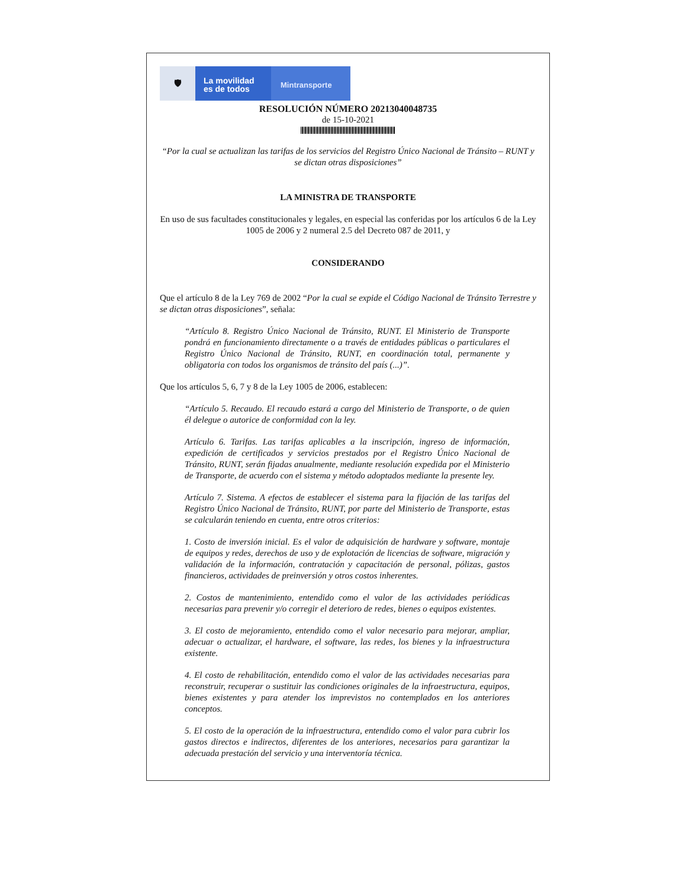🛡
La movilidad
es de todos
Mintransporte
RESOLUCIÓN NÚMERO 20213040048735
de 15-10-2021
“Por la cual se actualizan las tarifas de los servicios del Registro Único Nacional de Tránsito – RUNT y se dictan otras disposiciones”
LA MINISTRA DE TRANSPORTE
En uso de sus facultades constitucionales y legales, en especial las conferidas por los artículos 6 de la Ley 1005 de 2006 y 2 numeral 2.5 del Decreto 087 de 2011, y
CONSIDERANDO
Que el artículo 8 de la Ley 769 de 2002 “Por la cual se expide el Código Nacional de Tránsito Terrestre y se dictan otras disposiciones”, señala:
“Artículo 8. Registro Único Nacional de Tránsito, RUNT. El Ministerio de Transporte pondrá en funcionamiento directamente o a través de entidades públicas o particulares el Registro Único Nacional de Tránsito, RUNT, en coordinación total, permanente y obligatoria con todos los organismos de tránsito del país (...)”.
Que los artículos 5, 6, 7 y 8 de la Ley 1005 de 2006, establecen:
“Artículo 5. Recaudo. El recaudo estará a cargo del Ministerio de Transporte, o de quien él delegue o autorice de conformidad con la ley.
Artículo 6. Tarifas. Las tarifas aplicables a la inscripción, ingreso de información, expedición de certificados y servicios prestados por el Registro Único Nacional de Tránsito, RUNT, serán fijadas anualmente, mediante resolución expedida por el Ministerio de Transporte, de acuerdo con el sistema y método adoptados mediante la presente ley.
Artículo 7. Sistema. A efectos de establecer el sistema para la fijación de las tarifas del Registro Único Nacional de Tránsito, RUNT, por parte del Ministerio de Transporte, estas se calcularán teniendo en cuenta, entre otros criterios:
1. Costo de inversión inicial. Es el valor de adquisición de hardware y software, montaje de equipos y redes, derechos de uso y de explotación de licencias de software, migración y validación de la información, contratación y capacitación de personal, pólizas, gastos financieros, actividades de preinversión y otros costos inherentes.
2. Costos de mantenimiento, entendido como el valor de las actividades periódicas necesarias para prevenir y/o corregir el deterioro de redes, bienes o equipos existentes.
3. El costo de mejoramiento, entendido como el valor necesario para mejorar, ampliar, adecuar o actualizar, el hardware, el software, las redes, los bienes y la infraestructura existente.
4. El costo de rehabilitación, entendido como el valor de las actividades necesarias para reconstruir, recuperar o sustituir las condiciones originales de la infraestructura, equipos, bienes existentes y para atender los imprevistos no contemplados en los anteriores conceptos.
5. El costo de la operación de la infraestructura, entendido como el valor para cubrir los gastos directos e indirectos, diferentes de los anteriores, necesarios para garantizar la adecuada prestación del servicio y una interventoría técnica.